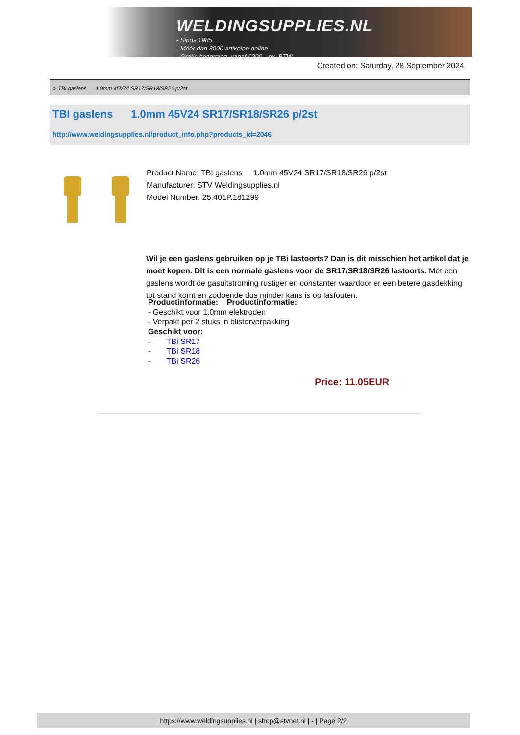WELDINGSUPPLIES.NL
- Sinds 1985
- Méér dan 3000 artikelen online
- Gratis bezorging, vanaf €200,--ex. BTW
Created on: Saturday, 28 September 2024
> TBI gaslens 1.0mm 45V24 SR17/SR18/SR26 p/2st
TBI gaslens 1.0mm 45V24 SR17/SR18/SR26 p/2st
http://www.weldingsupplies.nl/product_info.php?products_id=2046
Product Name: TBI gaslens 1.0mm 45V24 SR17/SR18/SR26 p/2st
Manufacturer: STV Weldingsupplies.nl
Model Number: 25.401P.181299
Wil je een gaslens gebruiken op je TBi lastoorts? Dan is dit misschien het artikel dat je moet kopen. Dit is een normale gaslens voor de SR17/SR18/SR26 lastoorts. Met een gaslens wordt de gasuitstroming rustiger en constanter waardoor er een betere gasdekking tot stand komt en zodoende dus minder kans is op lasfouten.
Productinformatie: Productinformatie:
- Geschikt voor 1.0mm elektroden
- Verpakt per 2 stuks in blisterverpakking
Geschikt voor:
- TBi SR17
- TBi SR18
- TBi SR26
Price: 11.05EUR
https://www.weldingsupplies.nl | shop@stvnet.nl | - | Page 2/2